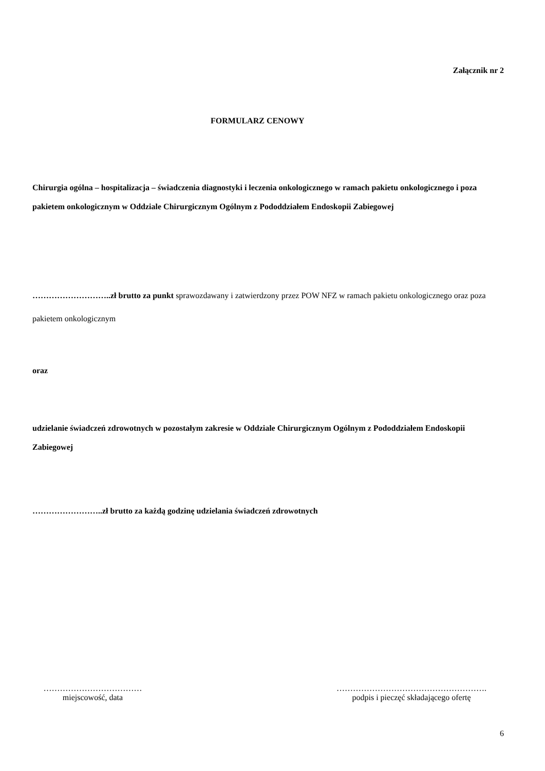Załącznik nr 2
FORMULARZ CENOWY
Chirurgia ogólna – hospitalizacja – świadczenia diagnostyki i leczenia onkologicznego w ramach pakietu onkologicznego i poza pakietem onkologicznym w Oddziale Chirurgicznym Ogólnym z Pododdziałem Endoskopii Zabiegowej
………………………..zł brutto za punkt sprawozdawany i zatwierdzony przez POW NFZ w ramach pakietu onkologicznego oraz poza pakietem onkologicznym
oraz
udzielanie świadczeń zdrowotnych w pozostałym zakresie w Oddziale Chirurgicznym Ogólnym z Pododdziałem Endoskopii Zabiegowej
……………………..zł brutto za każdą godzinę udzielania świadczeń zdrowotnych
………………………………
miejscowość, data
……………………………………………….
podpis i pieczęć składającego ofertę
6